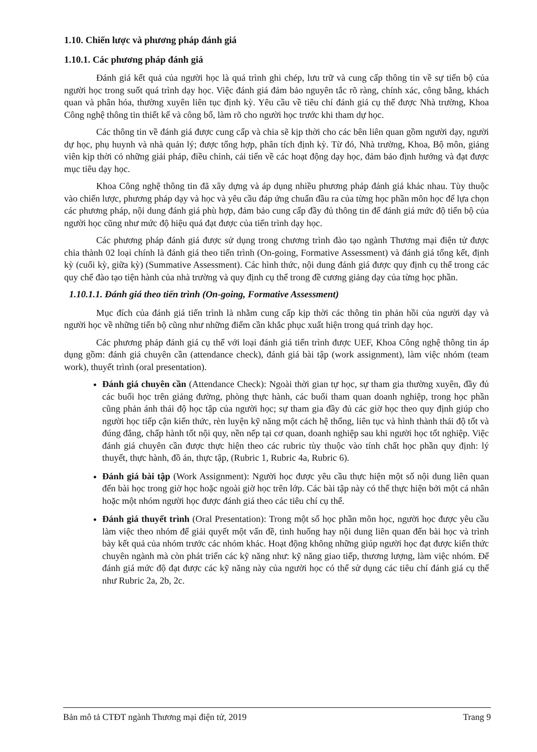1.10. Chiến lược và phương pháp đánh giá
1.10.1. Các phương pháp đánh giá
Đánh giá kết quả của người học là quá trình ghi chép, lưu trữ và cung cấp thông tin về sự tiến bộ của người học trong suốt quá trình dạy học. Việc đánh giá đảm bảo nguyên tắc rõ ràng, chính xác, công bằng, khách quan và phân hóa, thường xuyên liên tục định kỳ. Yêu cầu về tiêu chí đánh giá cụ thể được Nhà trường, Khoa Công nghệ thông tin thiết kế và công bố, làm rõ cho người học trước khi tham dự học.
Các thông tin về đánh giá được cung cấp và chia sẽ kịp thời cho các bên liên quan gồm người dạy, người dự học, phụ huynh và nhà quản lý; được tổng hợp, phân tích định kỳ. Từ đó, Nhà trường, Khoa, Bộ môn, giảng viên kịp thời có những giải pháp, điều chỉnh, cải tiến về các hoạt động dạy học, đảm bảo định hướng và đạt được mục tiêu dạy học.
Khoa Công nghệ thông tin đã xây dựng và áp dụng nhiều phương pháp đánh giá khác nhau. Tùy thuộc vào chiến lược, phương pháp dạy và học và yêu cầu đáp ứng chuẩn đầu ra của từng học phần môn học để lựa chọn các phương pháp, nội dung đánh giá phù hợp, đảm bảo cung cấp đầy đủ thông tin để đánh giá mức độ tiến bộ của người học cũng như mức độ hiệu quả đạt được của tiến trình dạy học.
Các phương pháp đánh giá được sử dụng trong chương trình đào tạo ngành Thương mại điện tử được chia thành 02 loại chính là đánh giá theo tiến trình (On-going, Formative Assessment) và đánh giá tổng kết, định kỳ (cuối kỳ, giữa kỳ) (Summative Assessment). Các hình thức, nội dung đánh giá được quy định cụ thể trong các quy chế đào tạo tiện hành của nhà trường và quy định cụ thể trong đề cương giảng dạy của từng học phần.
1.10.1.1. Đánh giá theo tiến trình (On-going, Formative Assessment)
Mục đích của đánh giá tiến trình là nhằm cung cấp kịp thời các thông tin phản hồi của người dạy và người học về những tiến bộ cũng như những điểm cần khắc phục xuất hiện trong quá trình dạy học.
Các phương pháp đánh giá cụ thể với loại đánh giá tiến trình được UEF, Khoa Công nghệ thông tin áp dụng gồm: đánh giá chuyên cần (attendance check), đánh giá bài tập (work assignment), làm việc nhóm (team work), thuyết trình (oral presentation).
Đánh giá chuyên cần (Attendance Check): Ngoài thời gian tự học, sự tham gia thường xuyên, đầy đủ các buổi học trên giảng đường, phòng thực hành, các buổi tham quan doanh nghiệp, trong học phần cũng phản ánh thái độ học tập của người học; sự tham gia đầy đủ các giờ học theo quy định giúp cho người học tiếp cận kiến thức, rèn luyện kỹ năng một cách hệ thống, liên tục và hình thành thái độ tốt và đúng đắng, chấp hành tốt nội quy, nền nếp tại cơ quan, doanh nghiệp sau khi người học tốt nghiệp. Việc đánh giá chuyên cần được thực hiện theo các rubric tùy thuộc vào tính chất học phần quy định: lý thuyết, thực hành, đồ án, thực tập, (Rubric 1, Rubric 4a, Rubric 6).
Đánh giá bài tập (Work Assignment): Người học được yêu cầu thực hiện một số nội dung liên quan đến bài học trong giờ học hoặc ngoài giờ học trên lớp. Các bài tập này có thể thực hiện bởi một cá nhân hoặc một nhóm người học được đánh giá theo các tiêu chí cụ thể.
Đánh giá thuyết trình (Oral Presentation): Trong một số học phần môn học, người học được yêu cầu làm việc theo nhóm để giải quyết một vấn đề, tình huống hay nội dung liên quan đến bài học và trình bày kết quả của nhóm trước các nhóm khác. Hoạt động không những giúp người học đạt được kiến thức chuyên ngành mà còn phát triển các kỹ năng như: kỹ năng giao tiếp, thương lượng, làm việc nhóm. Để đánh giá mức độ đạt được các kỹ năng này của người học có thể sử dụng các tiêu chí đánh giá cụ thể như Rubric 2a, 2b, 2c.
Bản mô tả CTĐT ngành Thương mại điện tử, 2019 Trang 9